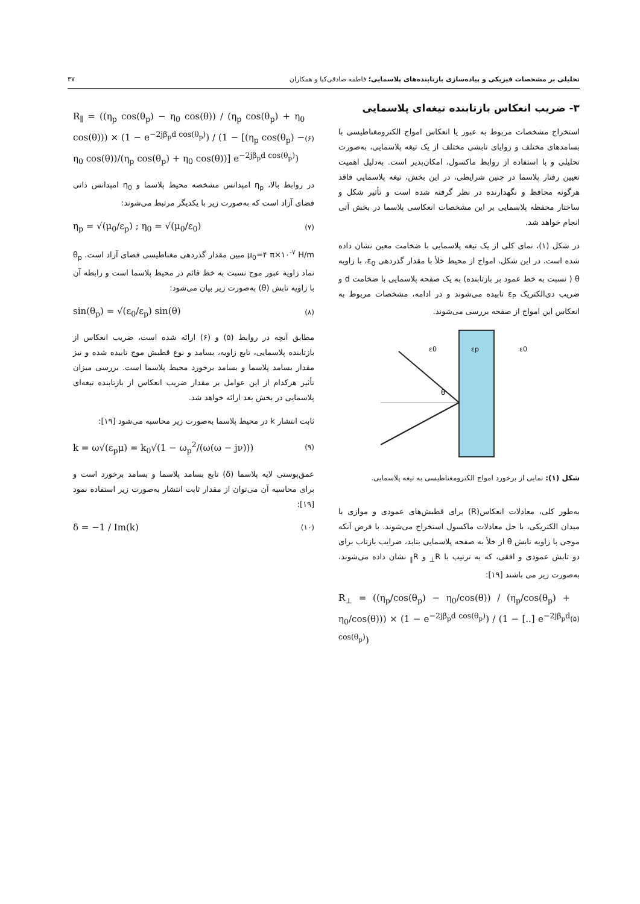تحلیلی بر مشخصات فیزیکی و پیاده‌سازی بازتابنده‌های پلاسمایی؛ فاطمه صادقی‌کیا و همکاران ۳۷
۳- ضریب انعکاس بازتابنده تیغه‌ای پلاسمایی
استخراج مشخصات مربوط به عبور یا انعکاس امواج الکترومغناطیسی با بسامدهای مختلف و زوایای تابشی مختلف از یک تیغه پلاسمایی، به‌صورت تحلیلی و با استفاده از روابط ماکسول، امکان‌پذیر است. به‌دلیل اهمیت تعیین رفتار پلاسما در چنین شرایطی، در این بخش، تیغه پلاسمایی فاقد هرگونه محافظ و نگهدارنده در نظر گرفته شده است و تأثیر شکل و ساختار محفظه پلاسمایی بر این مشخصات انعکاسی پلاسما در بخش آتی انجام خواهد شد.
در شکل (۱)، نمای کلی از یک تیغه پلاسمایی با ضخامت معین نشان داده شده است. در این شکل، امواج از محیط خلأ با مقدار گذردهی ε<sub>0</sub>، با زاویه θ ( نسبت به خط عمود بر بازتابنده) به یک صفحه پلاسمایی با ضخامت d و ضریب دی‌الکتریک ε<sub>P</sub> تابیده می‌شوند و در ادامه، مشخصات مربوط به انعکاس این امواج از صفحه بررسی می‌شوند.
ε0
εp
ε0
θ
شکل (۱): نمایی از برخورد امواج الکترومغناطیسی به تیغه پلاسمایی.
به‌طور کلی، معادلات انعکاس(R) برای قطبش‌های عمودی و موازی با میدان الکتریکی، با حل معادلات ماکسول استخراج می‌شوند. با فرض آنکه موجی با زاویه تابش θ از خلأ به صفحه پلاسمایی بتابد، ضرایب بازتاب برای دو تابش عمودی و افقی، که به ترتیب با R<sub>⊥</sub> و R<sub>∥</sub> نشان داده می‌شوند، به‌صورت زیر می باشند [۱۹]:
R<sub>⊥</sub> = ((η<sub>p</sub>/cos(θ<sub>p</sub>) − η<sub>0</sub>/cos(θ)) / (η<sub>p</sub>/cos(θ<sub>p</sub>) + η<sub>0</sub>/cos(θ))) × (1 − e<sup>−2jβ<sub>p</sub>d cos(θ<sub>p</sub>)</sup>) / (1 − [..] e<sup>−2jβ<sub>p</sub>d cos(θ<sub>p</sub>)</sup>) (۵)
R<sub>∥</sub> = ((η<sub>p</sub> cos(θ<sub>p</sub>) − η<sub>0</sub> cos(θ)) / (η<sub>p</sub> cos(θ<sub>p</sub>) + η<sub>0</sub> cos(θ))) × (1 − e<sup>−2jβ<sub>p</sub>d cos(θ<sub>p</sub>)</sup>) / (1 − [(η<sub>p</sub> cos(θ<sub>p</sub>) − η<sub>0</sub> cos(θ))/(η<sub>p</sub> cos(θ<sub>p</sub>) + η<sub>0</sub> cos(θ))] e<sup>−2jβ<sub>p</sub>d cos(θ<sub>p</sub>)</sup>) (۶)
در روابط بالا، η<sub>p</sub> امپدانس مشخصه محیط پلاسما و η<sub>0</sub> امپدانس ذاتی فضای آزاد است که به‌صورت زیر با یکدیگر مرتبط می‌شوند:
η<sub>p</sub> = √(μ<sub>0</sub>/ε<sub>p</sub>) ; η<sub>0</sub> = √(μ<sub>0</sub>/ε<sub>0</sub>) (۷)
μ<sub>0</sub>=۴ π×۱۰<sup>-۷</sup> H/m مبین مقدار گذردهی مغناطیسی فضای آزاد است. θ<sub>p</sub> نماد زاویه عبور موج نسبت به خط قائم در محیط پلاسما است و رابطه آن با زاویه تابش (θ) به‌صورت زیر بیان می‌شود:
sin(θ<sub>p</sub>) = √(ε<sub>0</sub>/ε<sub>p</sub>) sin(θ) (۸)
مطابق آنچه در روابط (۵) و (۶) ارائه شده است، ضریب انعکاس از بازتابنده پلاسمایی، تابع زاویه، بسامد و نوع قطبش موج تابیده شده و نیز مقدار بسامد پلاسما و بسامد برخورد محیط پلاسما است. بررسی میزان تأثیر هرکدام از این عوامل بر مقدار ضریب انعکاس از بازتابنده تیغه‌ای پلاسمایی در بخش بعد ارائه خواهد شد.
ثابت انتشار k در محیط پلاسما به‌صورت زیر محاسبه می‌شود [۱۹]:
k = ω√(ε<sub>p</sub>μ) = k<sub>0</sub>√(1 − ω<sub>p</sub><sup>2</sup>/(ω(ω − jν))) (۹)
عمق‌پوستی لایه پلاسما (δ) تابع بسامد پلاسما و بسامد برخورد است و برای محاسبه آن می‌توان از مقدار ثابت انتشار به‌صورت زیر استفاده نمود [۱۹]:
δ = −1 / Im(k) (۱۰)